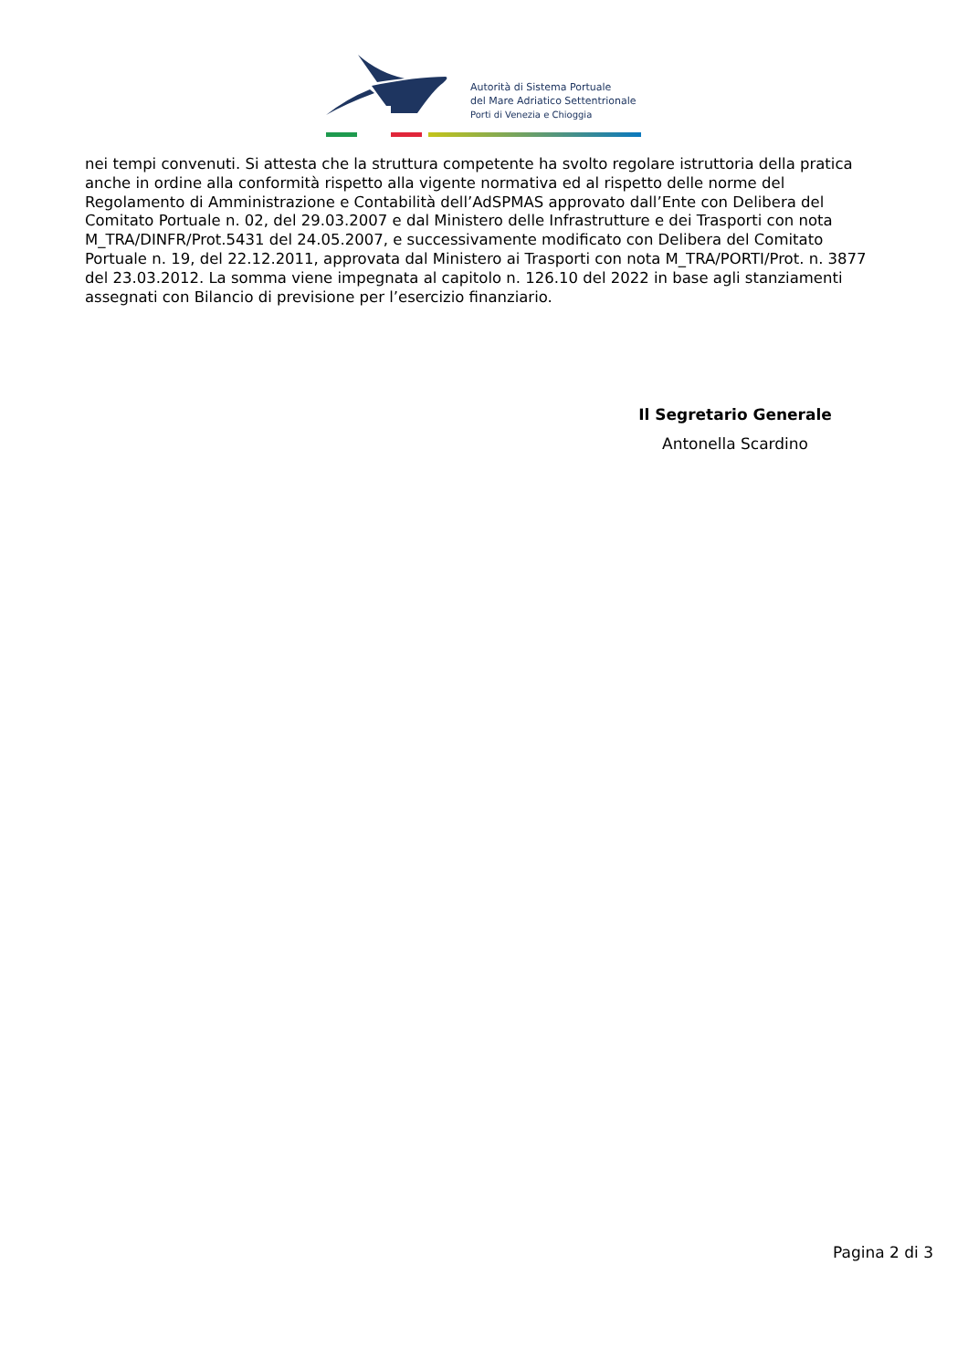Autorità di Sistema Portuale
del Mare Adriatico Settentrionale
Porti di Venezia e Chioggia
nei tempi convenuti. Si attesta che la struttura competente ha svolto regolare istruttoria della pratica anche in ordine alla conformità rispetto alla vigente normativa ed al rispetto delle norme del Regolamento di Amministrazione e Contabilità dell’AdSPMAS approvato dall’Ente con Delibera del Comitato Portuale n. 02, del 29.03.2007 e dal Ministero delle Infrastrutture e dei Trasporti con nota M_TRA/DINFR/Prot.5431 del 24.05.2007, e successivamente modificato con Delibera del Comitato Portuale n. 19, del 22.12.2011, approvata dal Ministero ai Trasporti con nota M_TRA/PORTI/Prot. n. 3877 del 23.03.2012. La somma viene impegnata al capitolo n. 126.10 del 2022 in base agli stanziamenti assegnati con Bilancio di previsione per l’esercizio finanziario.
Il Segretario Generale
Antonella Scardino
Pagina 2 di 3